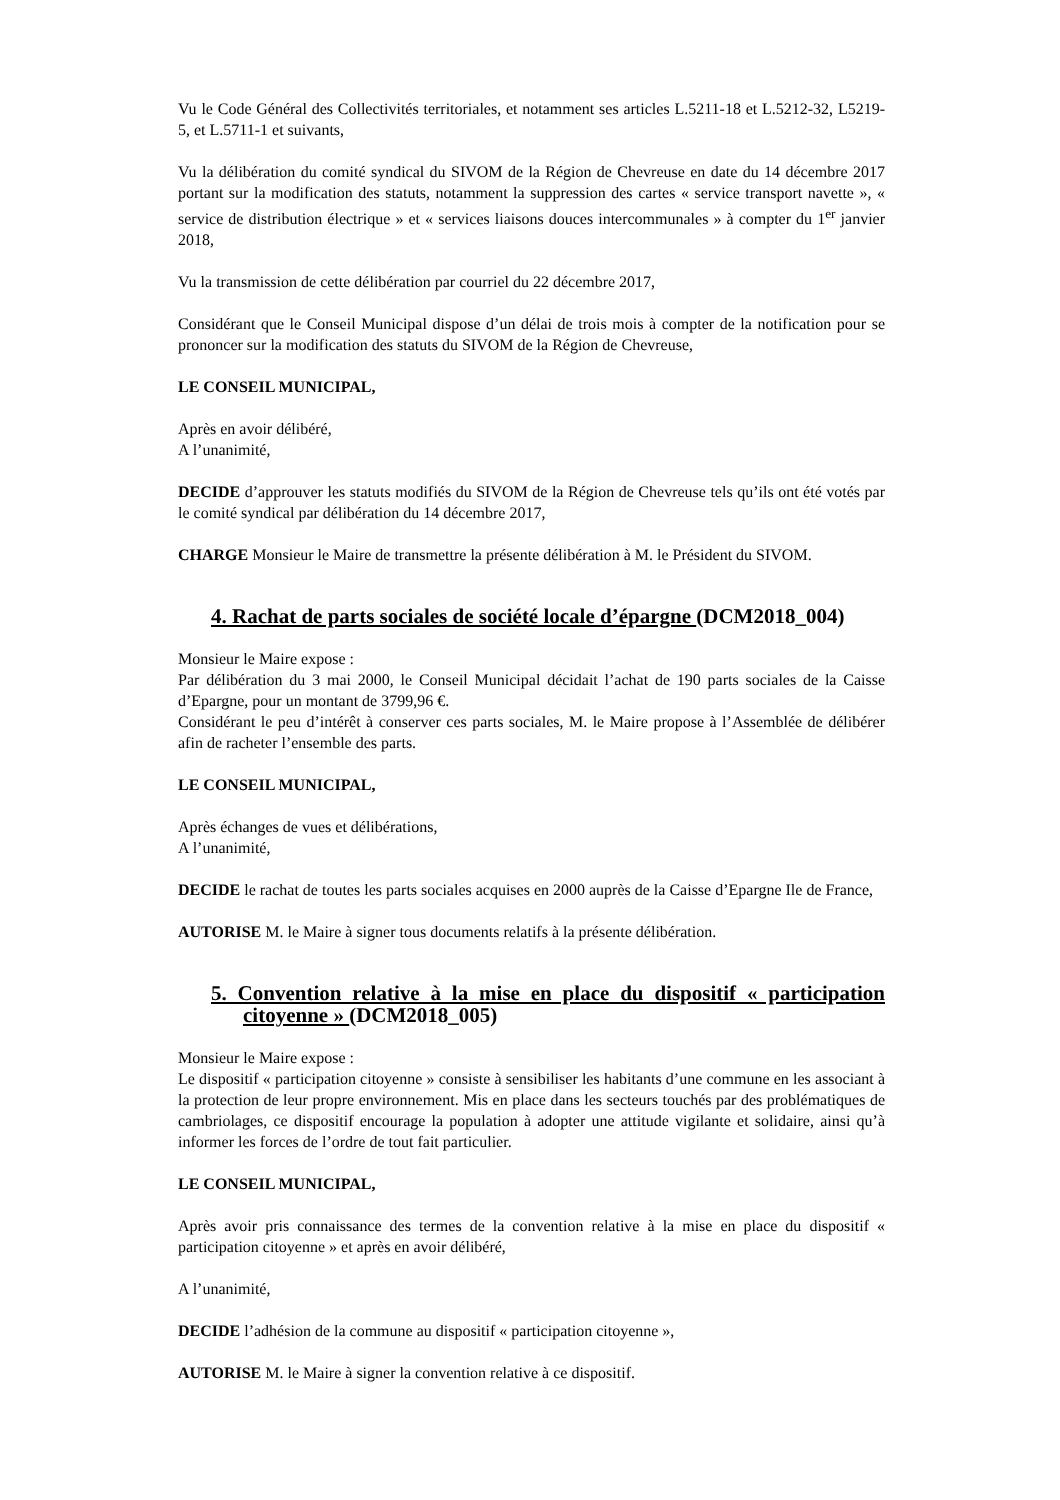Vu le Code Général des Collectivités territoriales, et notamment ses articles L.5211-18 et L.5212-32, L5219-5, et L.5711-1 et suivants,
Vu la délibération du comité syndical du SIVOM de la Région de Chevreuse en date du 14 décembre 2017 portant sur la modification des statuts, notamment la suppression des cartes « service transport navette », « service de distribution électrique » et « services liaisons douces intercommunales » à compter du 1<sup>er</sup> janvier 2018,
Vu la transmission de cette délibération par courriel du 22 décembre 2017,
Considérant que le Conseil Municipal dispose d’un délai de trois mois à compter de la notification pour se prononcer sur la modification des statuts du SIVOM de la Région de Chevreuse,
LE CONSEIL MUNICIPAL,
Après en avoir délibéré,
A l’unanimité,
DECIDE d’approuver les statuts modifiés du SIVOM de la Région de Chevreuse tels qu’ils ont été votés par le comité syndical par délibération du 14 décembre 2017,
CHARGE Monsieur le Maire de transmettre la présente délibération à M. le Président du SIVOM.
4. Rachat de parts sociales de société locale d’épargne (DCM2018_004)
Monsieur le Maire expose :
Par délibération du 3 mai 2000, le Conseil Municipal décidait l’achat de 190 parts sociales de la Caisse d’Epargne, pour un montant de 3799,96 €.
Considérant le peu d’intérêt à conserver ces parts sociales, M. le Maire propose à l’Assemblée de délibérer afin de racheter l’ensemble des parts.
LE CONSEIL MUNICIPAL,
Après échanges de vues et délibérations,
A l’unanimité,
DECIDE le rachat de toutes les parts sociales acquises en 2000 auprès de la Caisse d’Epargne Ile de France,
AUTORISE M. le Maire à signer tous documents relatifs à la présente délibération.
5. Convention relative à la mise en place du dispositif « participation citoyenne » (DCM2018_005)
Monsieur le Maire expose :
Le dispositif « participation citoyenne » consiste à sensibiliser les habitants d’une commune en les associant à la protection de leur propre environnement. Mis en place dans les secteurs touchés par des problématiques de cambriolages, ce dispositif encourage la population à adopter une attitude vigilante et solidaire, ainsi qu’à informer les forces de l’ordre de tout fait particulier.
LE CONSEIL MUNICIPAL,
Après avoir pris connaissance des termes de la convention relative à la mise en place du dispositif « participation citoyenne » et après en avoir délibéré,
A l’unanimité,
DECIDE l’adhésion de la commune au dispositif « participation citoyenne »,
AUTORISE M. le Maire à signer la convention relative à ce dispositif.